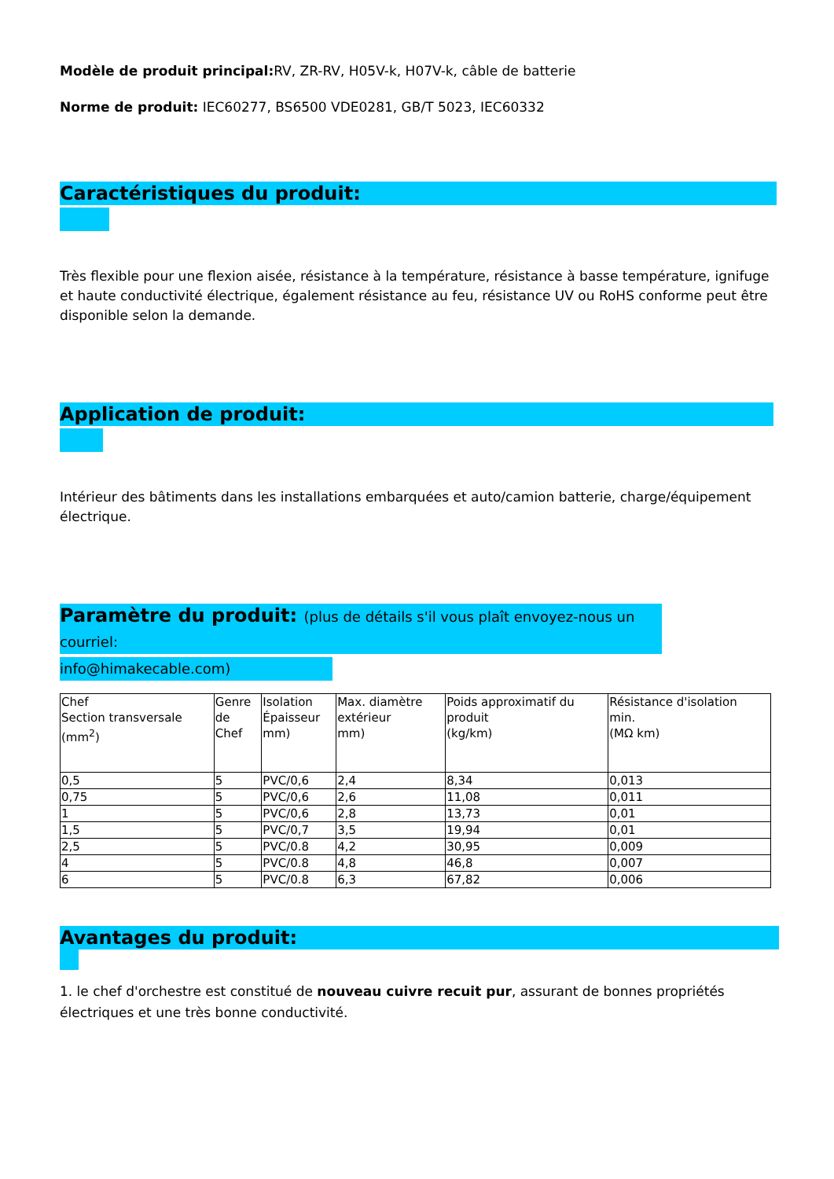Modèle de produit principal: RV, ZR-RV, H05V-k, H07V-k, câble de batterie
Norme de produit: IEC60277, BS6500 VDE0281, GB/T 5023, IEC60332
Caractéristiques du produit:
Très flexible pour une flexion aisée, résistance à la température, résistance à basse température, ignifuge et haute conductivité électrique, également résistance au feu, résistance UV ou RoHS conforme peut être disponible selon la demande.
Application de produit:
Intérieur des bâtiments dans les installations embarquées et auto/camion batterie, charge/équipement électrique.
Paramètre du produit: (plus de détails s'il vous plaît envoyez-nous un courriel:
info@himakecable.com)
| Chef Section transversale (mm<sup>2</sup>) | Genre de Chef | Isolation Épaisseur mm) | Max. diamètre extérieur mm) | Poids approximatif du produit (kg/km) | Résistance d'isolation min. (MΩ km) |
| 0,5 | 5 | PVC/0,6 | 2,4 | 8,34 | 0,013 |
| 0,75 | 5 | PVC/0,6 | 2,6 | 11,08 | 0,011 |
| 1 | 5 | PVC/0,6 | 2,8 | 13,73 | 0,01 |
| 1,5 | 5 | PVC/0,7 | 3,5 | 19,94 | 0,01 |
| 2,5 | 5 | PVC/0.8 | 4,2 | 30,95 | 0,009 |
| 4 | 5 | PVC/0.8 | 4,8 | 46,8 | 0,007 |
| 6 | 5 | PVC/0.8 | 6,3 | 67,82 | 0,006 |
Avantages du produit:
1. le chef d'orchestre est constitué de nouveau cuivre recuit pur, assurant de bonnes propriétés électriques et une très bonne conductivité.